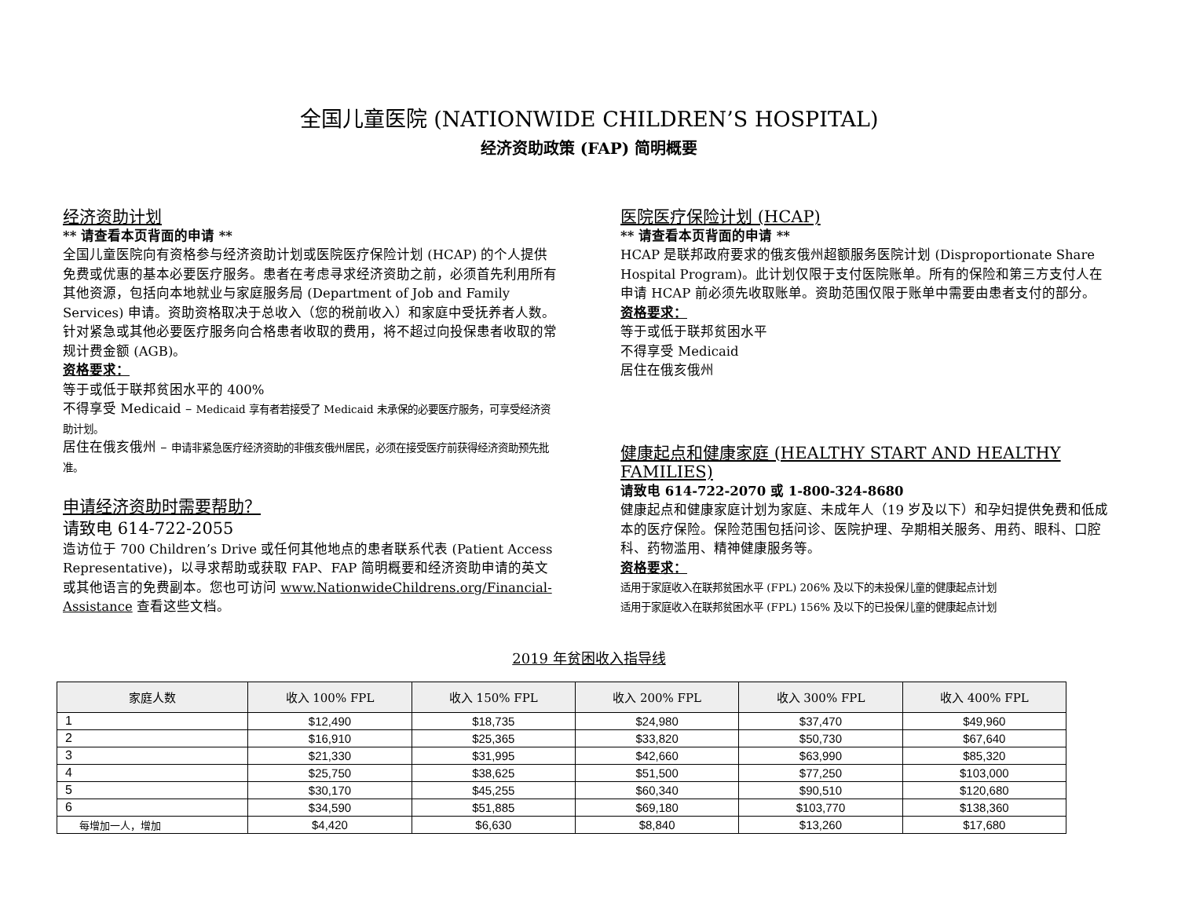全国儿童医院 (NATIONWIDE CHILDREN’S HOSPITAL)
经济资助政策 (FAP) 简明概要
经济资助计划
** 请查看本页背面的申请 **
全国儿童医院向有资格参与经济资助计划或医院医疗保险计划 (HCAP) 的个人提供免费或优惠的基本必要医疗服务。患者在考虑寻求经济资助之前，必须首先利用所有其他资源，包括向本地就业与家庭服务局 (Department of Job and Family Services) 申请。资助资格取决于总收入（您的税前收入）和家庭中受抚养者人数。针对紧急或其他必要医疗服务向合格患者收取的费用，将不超过向投保患者收取的常规计费金额 (AGB)。
资格要求：
等于或低于联邦贫困水平的 400%
不得享受 Medicaid – Medicaid 享有者若接受了 Medicaid 未承保的必要医疗服务，可享受经济资助计划。
居住在俄亥俄州 – 申请非紧急医疗经济资助的非俄亥俄州居民，必须在接受医疗前获得经济资助预先批准。
申请经济资助时需要帮助？
请致电 614-722-2055
造访位于 700 Children’s Drive 或任何其他地点的患者联系代表 (Patient Access Representative)，以寻求帮助或获取 FAP、FAP 简明概要和经济资助申请的英文或其他语言的免费副本。您也可访问 www.NationwideChildrens.org/Financial-Assistance 查看这些文档。
医院医疗保险计划 (HCAP)
** 请查看本页背面的申请 **
HCAP 是联邦政府要求的俄亥俄州超额服务医院计划 (Disproportionate Share Hospital Program)。此计划仅限于支付医院账单。所有的保险和第三方支付人在申请 HCAP 前必须先收取账单。资助范围仅限于账单中需要由患者支付的部分。
资格要求：
等于或低于联邦贫困水平
不得享受 Medicaid
居住在俄亥俄州
健康起点和健康家庭 (HEALTHY START AND HEALTHY FAMILIES)
请致电 614-722-2070 或 1-800-324-8680
健康起点和健康家庭计划为家庭、未成年人（19 岁及以下）和孕妇提供免费和低成本的医疗保险。保险范围包括问诊、医院护理、孕期相关服务、用药、眼科、口腔科、药物滥用、精神健康服务等。
资格要求：
适用于家庭收入在联邦贫困水平 (FPL) 206% 及以下的未投保儿童的健康起点计划
适用于家庭收入在联邦贫困水平 (FPL) 156% 及以下的已投保儿童的健康起点计划
2019 年贫困收入指导线
| 家庭人数 | 收入 100% FPL | 收入 150% FPL | 收入 200% FPL | 收入 300% FPL | 收入 400% FPL |
| --- | --- | --- | --- | --- | --- |
| 1 | $12,490 | $18,735 | $24,980 | $37,470 | $49,960 |
| 2 | $16,910 | $25,365 | $33,820 | $50,730 | $67,640 |
| 3 | $21,330 | $31,995 | $42,660 | $63,990 | $85,320 |
| 4 | $25,750 | $38,625 | $51,500 | $77,250 | $103,000 |
| 5 | $30,170 | $45,255 | $60,340 | $90,510 | $120,680 |
| 6 | $34,590 | $51,885 | $69,180 | $103,770 | $138,360 |
| 每增加一人，增加 | $4,420 | $6,630 | $8,840 | $13,260 | $17,680 |